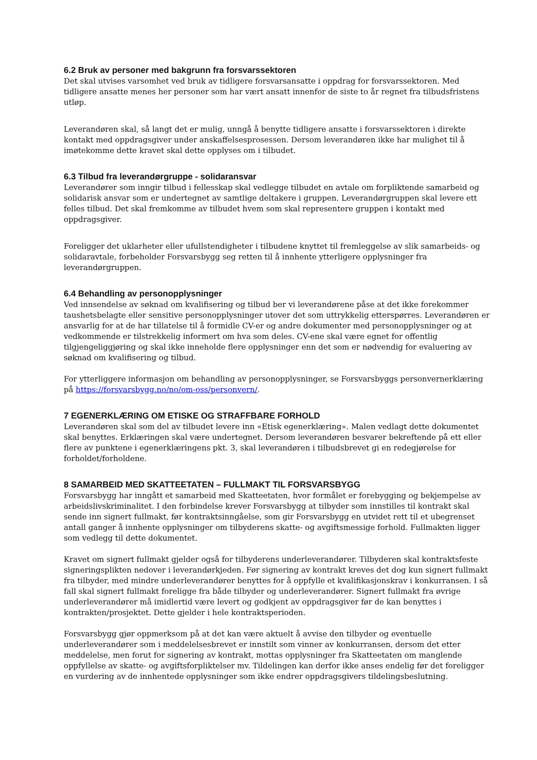6.2 Bruk av personer med bakgrunn fra forsvarssektoren
Det skal utvises varsomhet ved bruk av tidligere forsvarsansatte i oppdrag for forsvarssektoren. Med tidligere ansatte menes her personer som har vært ansatt innenfor de siste to år regnet fra tilbudsfristens utløp.
Leverandøren skal, så langt det er mulig, unngå å benytte tidligere ansatte i forsvarssektoren i direkte kontakt med oppdragsgiver under anskaffelsesprosessen. Dersom leverandøren ikke har mulighet til å imøtekomme dette kravet skal dette opplyses om i tilbudet.
6.3 Tilbud fra leverandørgruppe - solidaransvar
Leverandører som inngir tilbud i fellesskap skal vedlegge tilbudet en avtale om forpliktende samarbeid og solidarisk ansvar som er undertegnet av samtlige deltakere i gruppen. Leverandørgruppen skal levere ett felles tilbud. Det skal fremkomme av tilbudet hvem som skal representere gruppen i kontakt med oppdragsgiver.
Foreligger det uklarheter eller ufullstendigheter i tilbudene knyttet til fremleggelse av slik samarbeids- og solidaravtale, forbeholder Forsvarsbygg seg retten til å innhente ytterligere opplysninger fra leverandørgruppen.
6.4 Behandling av personopplysninger
Ved innsendelse av søknad om kvalifisering og tilbud ber vi leverandørene påse at det ikke forekommer taushetsbelagte eller sensitive personopplysninger utover det som uttrykkelig etterspørres. Leverandøren er ansvarlig for at de har tillatelse til å formidle CV-er og andre dokumenter med personopplysninger og at vedkommende er tilstrekkelig informert om hva som deles. CV-ene skal være egnet for offentlig tilgjengeliggjøring og skal ikke inneholde flere opplysninger enn det som er nødvendig for evaluering av søknad om kvalifisering og tilbud.
For ytterliggere informasjon om behandling av personopplysninger, se Forsvarsbyggs personvernerklæring på https://forsvarsbygg.no/no/om-oss/personvern/.
7 EGENERKLÆRING OM ETISKE OG STRAFFBARE FORHOLD
Leverandøren skal som del av tilbudet levere inn «Etisk egenerklæring». Malen vedlagt dette dokumentet skal benyttes. Erklæringen skal være undertegnet. Dersom leverandøren besvarer bekreftende på ett eller flere av punktene i egenerklæringens pkt. 3, skal leverandøren i tilbudsbrevet gi en redegjørelse for forholdet/forholdene.
8 SAMARBEID MED SKATTEETATEN – FULLMAKT TIL FORSVARSBYGG
Forsvarsbygg har inngått et samarbeid med Skatteetaten, hvor formålet er forebygging og bekjempelse av arbeidslivskriminalitet. I den forbindelse krever Forsvarsbygg at tilbyder som innstilles til kontrakt skal sende inn signert fullmakt, før kontraktsinngåelse, som gir Forsvarsbygg en utvidet rett til et ubegrenset antall ganger å innhente opplysninger om tilbyderens skatte- og avgiftsmessige forhold. Fullmakten ligger som vedlegg til dette dokumentet.
Kravet om signert fullmakt gjelder også for tilbyderens underleverandører. Tilbyderen skal kontraktsfeste signeringsplikten nedover i leverandørkjeden. Før signering av kontrakt kreves det dog kun signert fullmakt fra tilbyder, med mindre underleverandører benyttes for å oppfylle et kvalifikasjonskrav i konkurransen. I så fall skal signert fullmakt foreligge fra både tilbyder og underleverandører. Signert fullmakt fra øvrige underleverandører må imidlertid være levert og godkjent av oppdragsgiver før de kan benyttes i kontrakten/prosjektet. Dette gjelder i hele kontraktsperioden.
Forsvarsbygg gjør oppmerksom på at det kan være aktuelt å avvise den tilbyder og eventuelle underleverandører som i meddelelsesbrevet er innstilt som vinner av konkurransen, dersom det etter meddelelse, men forut for signering av kontrakt, mottas opplysninger fra Skatteetaten om manglende oppfyllelse av skatte- og avgiftsforpliktelser mv. Tildelingen kan derfor ikke anses endelig før det foreligger en vurdering av de innhentede opplysninger som ikke endrer oppdragsgivers tildelingsbeslutning.